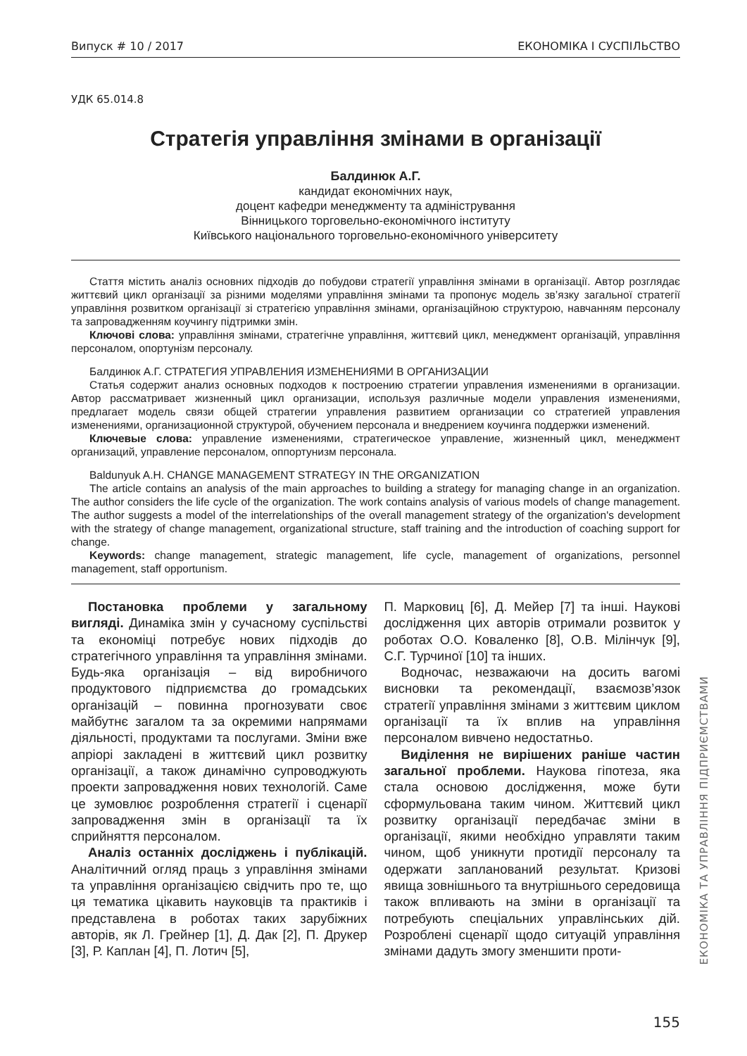Випуск # 10 / 2017 ЕКОНОМІКА І СУСПІЛЬСТВО
УДК 65.014.8
Стратегія управління змінами в організації
Балдинюк А.Г.
кандидат економічних наук,
доцент кафедри менеджменту та адміністрування
Вінницького торговельно-економічного інституту
Київського національного торговельно-економічного університету
Стаття містить аналіз основних підходів до побудови стратегії управління змінами в організації. Автор розглядає життєвий цикл організації за різними моделями управління змінами та пропонує модель зв’язку загальної стратегії управління розвитком організації зі стратегією управління змінами, організаційною структурою, навчанням персоналу та запровадженням коучингу підтримки змін.
Ключові слова: управління змінами, стратегічне управління, життєвий цикл, менеджмент організацій, управління персоналом, опортунізм персоналу.
Балдинюк А.Г. СТРАТЕГИЯ УПРАВЛЕНИЯ ИЗМЕНЕНИЯМИ В ОРГАНИЗАЦИИ
Статья содержит анализ основных подходов к построению стратегии управления изменениями в организации. Автор рассматривает жизненный цикл организации, используя различные модели управления изменениями, предлагает модель связи общей стратегии управления развитием организации со стратегией управления изменениями, организационной структурой, обучением персонала и внедрением коучинга поддержки изменений.
Ключевые слова: управление изменениями, стратегическое управление, жизненный цикл, менеджмент организаций, управление персоналом, оппортунизм персонала.
Baldunyuk A.H. CHANGE MANAGEMENT STRATEGY IN THE ORGANIZATION
The article contains an analysis of the main approaches to building a strategy for managing change in an organization. The author considers the life cycle of the organization. The work contains analysis of various models of change management. The author suggests a model of the interrelationships of the overall management strategy of the organization's development with the strategy of change management, organizational structure, staff training and the introduction of coaching support for change.
Keywords: change management, strategic management, life cycle, management of organizations, personnel management, staff opportunism.
Постановка проблеми у загальному вигляді. Динаміка змін у сучасному суспільстві та економіці потребує нових підходів до стратегічного управління та управління змінами. Будь-яка організація – від виробничого продуктового підприємства до громадських організацій – повинна прогнозувати своє майбутнє загалом та за окремими напрямами діяльності, продуктами та послугами. Зміни вже апріорі закладені в життєвий цикл розвитку організації, а також динамічно супроводжують проекти запровадження нових технологій. Саме це зумовлює розроблення стратегії і сценарії запровадження змін в організації та їх сприйняття персоналом.
Аналіз останніх досліджень і публікацій. Аналітичний огляд праць з управління змінами та управління організацією свідчить про те, що ця тематика цікавить науковців та практиків і представлена в роботах таких зарубіжних авторів, як Л. Грейнер [1], Д. Дак [2], П. Друкер [3], Р. Каплан [4], П. Лотич [5],
П. Марковиц [6], Д. Мейер [7] та інші. Наукові дослідження цих авторів отримали розвиток у роботах О.О. Коваленко [8], О.В. Мілінчук [9], С.Г. Турчиної [10] та інших.
Водночас, незважаючи на досить вагомі висновки та рекомендації, взаємозв’язок стратегії управління змінами з життєвим циклом організації та їх вплив на управління персоналом вивчено недостатньо.
Виділення не вирішених раніше частин загальної проблеми. Наукова гіпотеза, яка стала основою дослідження, може бути сформульована таким чином. Життєвий цикл розвитку організації передбачає зміни в організації, якими необхідно управляти таким чином, щоб уникнути протидії персоналу та одержати запланований результат. Кризові явища зовнішнього та внутрішнього середовища також впливають на зміни в організації та потребують спеціальних управлінських дій. Розроблені сценарії щодо ситуацій управління змінами дадуть змогу зменшити проти-
ЕКОНОМІКА ТА УПРАВЛІННЯ ПІДПРИЄМСТВАМИ
155